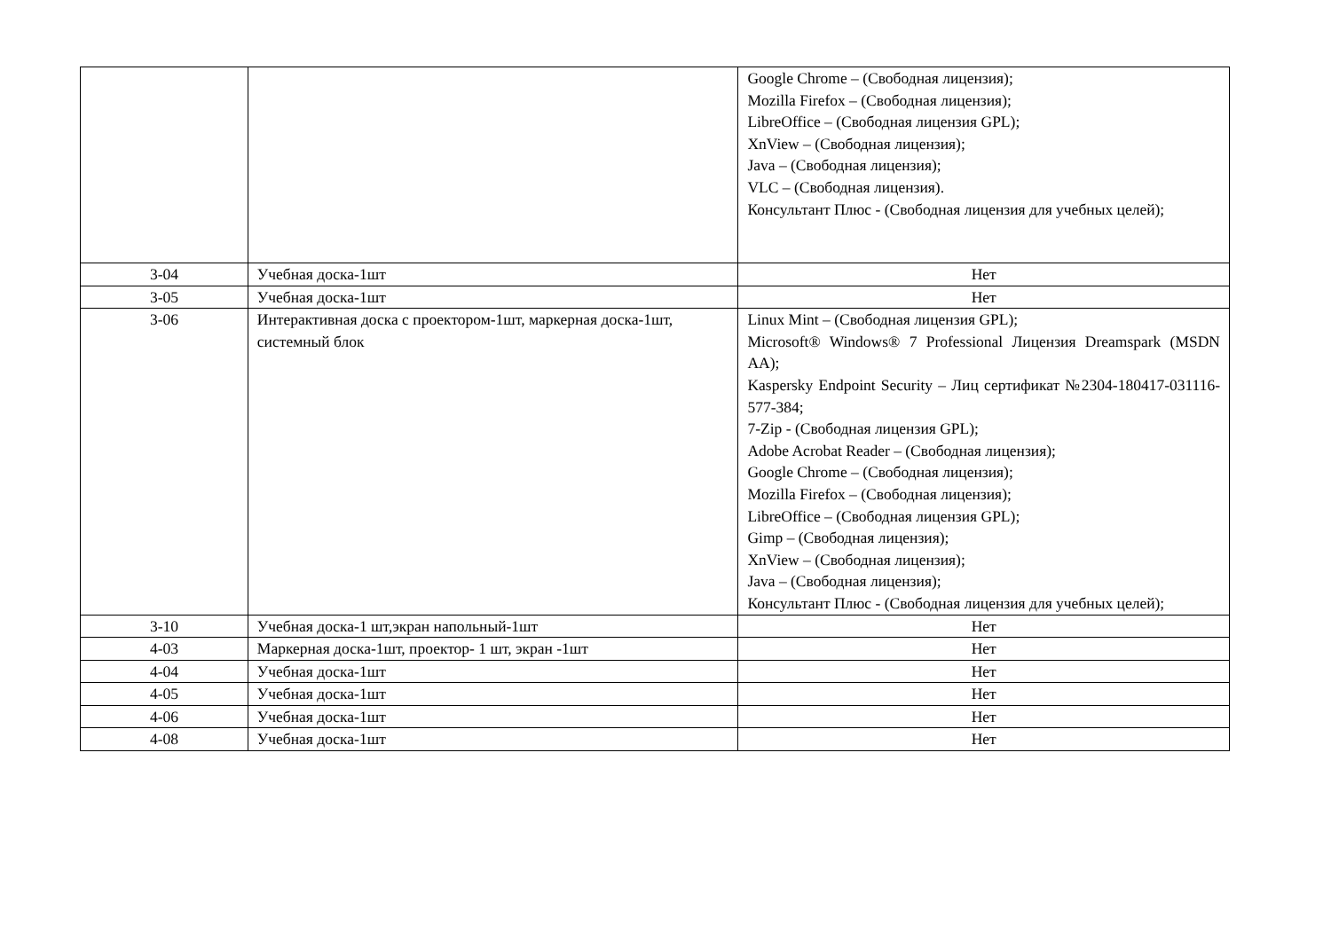| | | Google Chrome – (Свободная лицензия); Mozilla Firefox – (Свободная лицензия); LibreOffice – (Свободная лицензия GPL); XnView – (Свободная лицензия); Java – (Свободная лицензия); VLC – (Свободная лицензия). Консультант Плюс - (Свободная лицензия для учебных целей); |
| 3-04 | Учебная доска-1шт | Нет |
| 3-05 | Учебная доска-1шт | Нет |
| 3-06 | Интерактивная доска с проектором-1шт, маркерная доска-1шт, системный блок | Linux Mint – (Свободная лицензия GPL); Microsoft® Windows® 7 Professional Лицензия Dreamspark (MSDN AA); Kaspersky Endpoint Security – Лиц сертификат №2304-180417-031116- 577-384; 7-Zip - (Свободная лицензия GPL); Adobe Acrobat Reader – (Свободная лицензия); Google Chrome – (Свободная лицензия); Mozilla Firefox – (Свободная лицензия); LibreOffice – (Свободная лицензия GPL); Gimp – (Свободная лицензия); XnView – (Свободная лицензия); Java – (Свободная лицензия); Консультант Плюс - (Свободная лицензия для учебных целей); |
| 3-10 | Учебная доска-1 шт,экран напольный-1шт | Нет |
| 4-03 | Маркерная доска-1шт, проектор- 1 шт, экран -1шт | Нет |
| 4-04 | Учебная доска-1шт | Нет |
| 4-05 | Учебная доска-1шт | Нет |
| 4-06 | Учебная доска-1шт | Нет |
| 4-08 | Учебная доска-1шт | Нет |